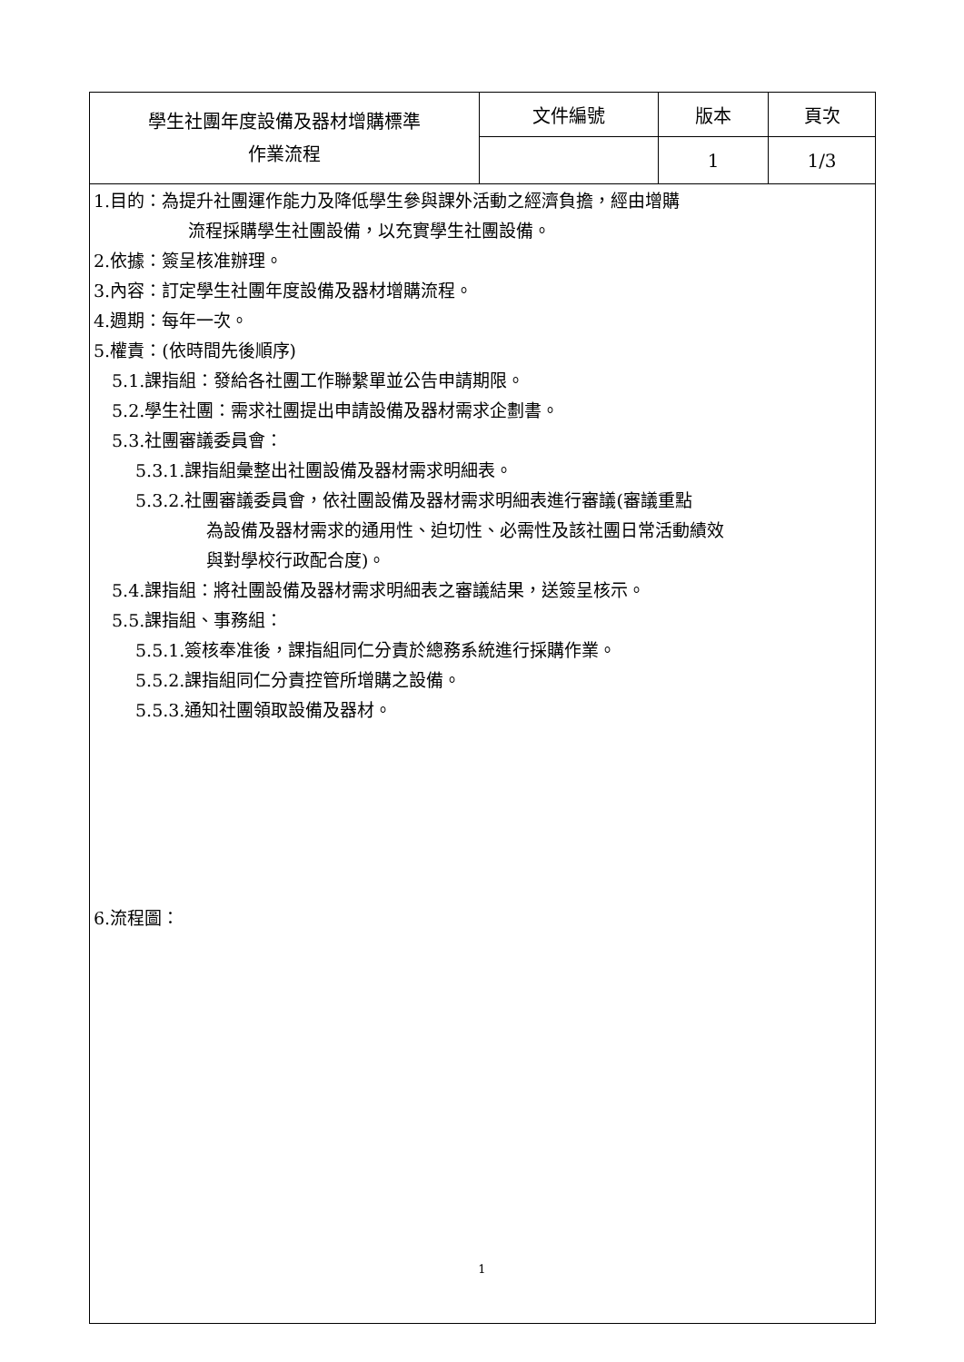| 學生社團年度設備及器材增購標準 作業流程 | 文件編號 | 版本 | 頁次 |
| | | 1 | 1/3 |
| 1.目的：為提升社團運作能力及降低學生參與課外活動之經濟負擔，經由增購 流程採購學生社團設備，以充實學生社團設備。 2.依據：簽呈核准辦理。 3.內容：訂定學生社團年度設備及器材增購流程。 4.週期：每年一次。 5.權責：(依時間先後順序) 5.1.課指組：發給各社團工作聯繫單並公告申請期限。 5.2.學生社團：需求社團提出申請設備及器材需求企劃書。 5.3.社團審議委員會： 5.3.1.課指組彙整出社團設備及器材需求明細表。 5.3.2.社團審議委員會，依社團設備及器材需求明細表進行審議(審議重點 為設備及器材需求的通用性、迫切性、必需性及該社團日常活動績效 與對學校行政配合度)。 5.4.課指組：將社團設備及器材需求明細表之審議結果，送簽呈核示。 5.5.課指組、事務組： 5.5.1.簽核奉准後，課指組同仁分責於總務系統進行採購作業。 5.5.2.課指組同仁分責控管所增購之設備。 5.5.3.通知社團領取設備及器材。 6.流程圖： | | | |
1